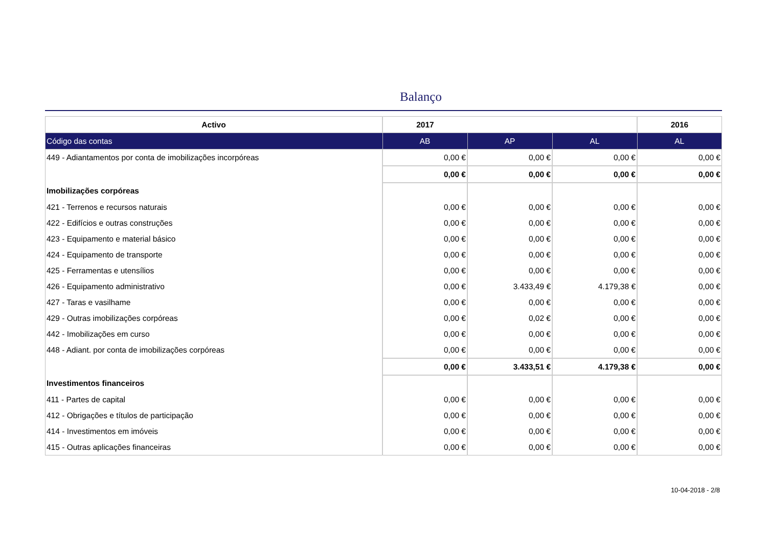Balanço
| Activo | 2017 | | | 2016 |
| --- | --- | --- | --- | --- |
| Código das contas | AB | AP | AL | AL |
| 449 - Adiantamentos por conta de imobilizações incorpóreas | 0,00 € | 0,00 € | 0,00 € | 0,00 € |
| | 0,00 € | 0,00 € | 0,00 € | 0,00 € |
| Imobilizações corpóreas | | | | |
| 421 - Terrenos e recursos naturais | 0,00 € | 0,00 € | 0,00 € | 0,00 € |
| 422 - Edifícios e outras construções | 0,00 € | 0,00 € | 0,00 € | 0,00 € |
| 423 - Equipamento e material básico | 0,00 € | 0,00 € | 0,00 € | 0,00 € |
| 424 - Equipamento de transporte | 0,00 € | 0,00 € | 0,00 € | 0,00 € |
| 425 - Ferramentas e utensílios | 0,00 € | 0,00 € | 0,00 € | 0,00 € |
| 426 - Equipamento administrativo | 0,00 € | 3.433,49 € | 4.179,38 € | 0,00 € |
| 427 - Taras e vasilhame | 0,00 € | 0,00 € | 0,00 € | 0,00 € |
| 429 - Outras imobilizações corpóreas | 0,00 € | 0,02 € | 0,00 € | 0,00 € |
| 442 - Imobilizações em curso | 0,00 € | 0,00 € | 0,00 € | 0,00 € |
| 448 - Adiant. por conta de imobilizações corpóreas | 0,00 € | 0,00 € | 0,00 € | 0,00 € |
| | 0,00 € | 3.433,51 € | 4.179,38 € | 0,00 € |
| Investimentos financeiros | | | | |
| 411 - Partes de capital | 0,00 € | 0,00 € | 0,00 € | 0,00 € |
| 412 - Obrigações e títulos de participação | 0,00 € | 0,00 € | 0,00 € | 0,00 € |
| 414 - Investimentos em imóveis | 0,00 € | 0,00 € | 0,00 € | 0,00 € |
| 415 - Outras aplicações financeiras | 0,00 € | 0,00 € | 0,00 € | 0,00 € |
10-04-2018 - 2/8